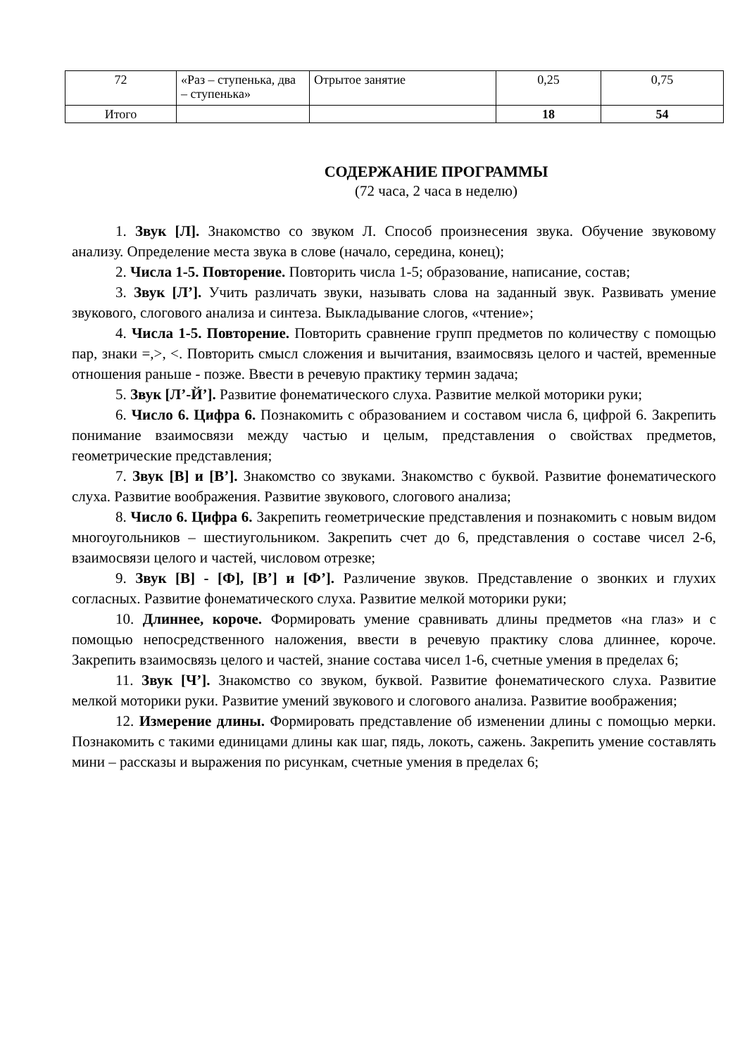| 72 | «Раз – ступенька, два – ступенька» | Отрытое занятие | 0,25 | 0,75 |
| Итого | | | 18 | 54 |
СОДЕРЖАНИЕ ПРОГРАММЫ
(72 часа, 2 часа в неделю)
1. Звук [Л]. Знакомство со звуком Л. Способ произнесения звука. Обучение звуковому анализу. Определение места звука в слове (начало, середина, конец);
2. Числа 1-5. Повторение. Повторить числа 1-5; образование, написание, состав;
3. Звук [Л’]. Учить различать звуки, называть слова на заданный звук. Развивать умение звукового, слогового анализа и синтеза. Выкладывание слогов, «чтение»;
4. Числа 1-5. Повторение. Повторить сравнение групп предметов по количеству с помощью пар, знаки =,>, <. Повторить смысл сложения и вычитания, взаимосвязь целого и частей, временные отношения раньше - позже. Ввести в речевую практику термин задача;
5. Звук [Л’-Й’]. Развитие фонематического слуха. Развитие мелкой моторики руки;
6. Число 6. Цифра 6. Познакомить с образованием и составом числа 6, цифрой 6. Закрепить понимание взаимосвязи между частью и целым, представления о свойствах предметов, геометрические представления;
7. Звук [В] и [В’]. Знакомство со звуками. Знакомство с буквой. Развитие фонематического слуха. Развитие воображения. Развитие звукового, слогового анализа;
8. Число 6. Цифра 6. Закрепить геометрические представления и познакомить с новым видом многоугольников – шестиугольником. Закрепить счет до 6, представления о составе чисел 2-6, взаимосвязи целого и частей, числовом отрезке;
9. Звук [В] - [Ф], [В’] и [Ф’]. Различение звуков. Представление о звонких и глухих согласных. Развитие фонематического слуха. Развитие мелкой моторики руки;
10. Длиннее, короче. Формировать умение сравнивать длины предметов «на глаз» и с помощью непосредственного наложения, ввести в речевую практику слова длиннее, короче. Закрепить взаимосвязь целого и частей, знание состава чисел 1-6, счетные умения в пределах 6;
11. Звук [Ч’]. Знакомство со звуком, буквой. Развитие фонематического слуха. Развитие мелкой моторики руки. Развитие умений звукового и слогового анализа. Развитие воображения;
12. Измерение длины. Формировать представление об изменении длины с помощью мерки. Познакомить с такими единицами длины как шаг, пядь, локоть, сажень. Закрепить умение составлять мини – рассказы и выражения по рисункам, счетные умения в пределах 6;